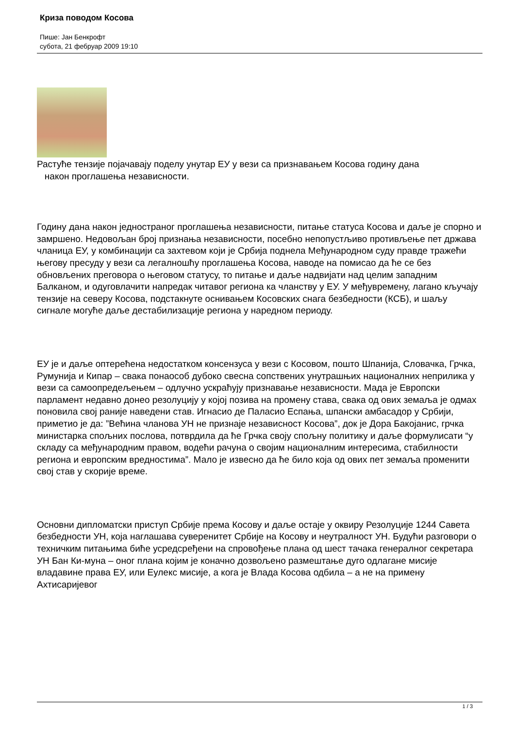Криза поводом Косова
Пише: Јан Бенкрофт
субота, 21 фебруар 2009 19:10
Растуће тензије појачавају поделу унутар ЕУ у вези са признавањем Косова годину дана
након проглашења независности.
Годину дана након једностраног проглашења независности, питање статуса Косова и даље је спорно и замршено. Недовољан број признања независности, посебно непопустљиво противљење пет држава чланица ЕУ, у комбинацији са захтевом који је Србија поднела Међународном суду правде тражећи његову пресуду у вези са легалношћу проглашења Косова, наводе на помисао да ће се без обновљених преговора о његовом статусу, то питање и даље надвијати над целим западним Балканом, и одуговлачити напредак читавог региона ка чланству у ЕУ. У међувремену, лагано кључају тензије на северу Косова, подстакнуте оснивањем Косовских снага безбедности (КСБ), и шаљу сигнале могуће даље дестабилизације региона у наредном периоду.
ЕУ је и даље оптерећена недостатком консензуса у вези с Косовом, пошто Шпанија, Словачка, Грчка, Румунија и Кипар – свака понаособ дубоко свесна сопствених унутрашњих националних неприлика у вези са самоопредељењем – одлучно ускраћују признавање независности. Мада је Европски парламент недавно донео резолуцију у којој позива на промену става, свака од ових земаља је одмах поновила свој раније наведени став. Игнасио де Паласио Еспања, шпански амбасадор у Србији, приметио је да: ”Већина чланова УН не признаје независност Косова”, док је Дора Бакојанис, грчка министарка спољних послова, потврдила да ће Грчка своју спољну политику и даље формулисати “у складу са међународним правом, водећи рачуна о својим националним интересима, стабилности региона и европским вредностима”. Мало је извесно да ће било која од ових пет земаља променити свој став у скорије време.
Основни дипломатски приступ Србије према Косову и даље остаје у оквиру Резолуције 1244 Савета безбедности УН, која наглашава суверенитет Србије на Косову и неутралност УН. Будући разговори о техничким питањима биће усредсређени на спровођење плана од шест тачака генералног секретара УН Бан Ки-муна – оног плана којим је коначно дозвољено размештање дуго одлагане мисије владавине права ЕУ, или Еулекс мисије, а кога је Влада Косова одбила – а не на примену Ахтисаријевог
1 / 3